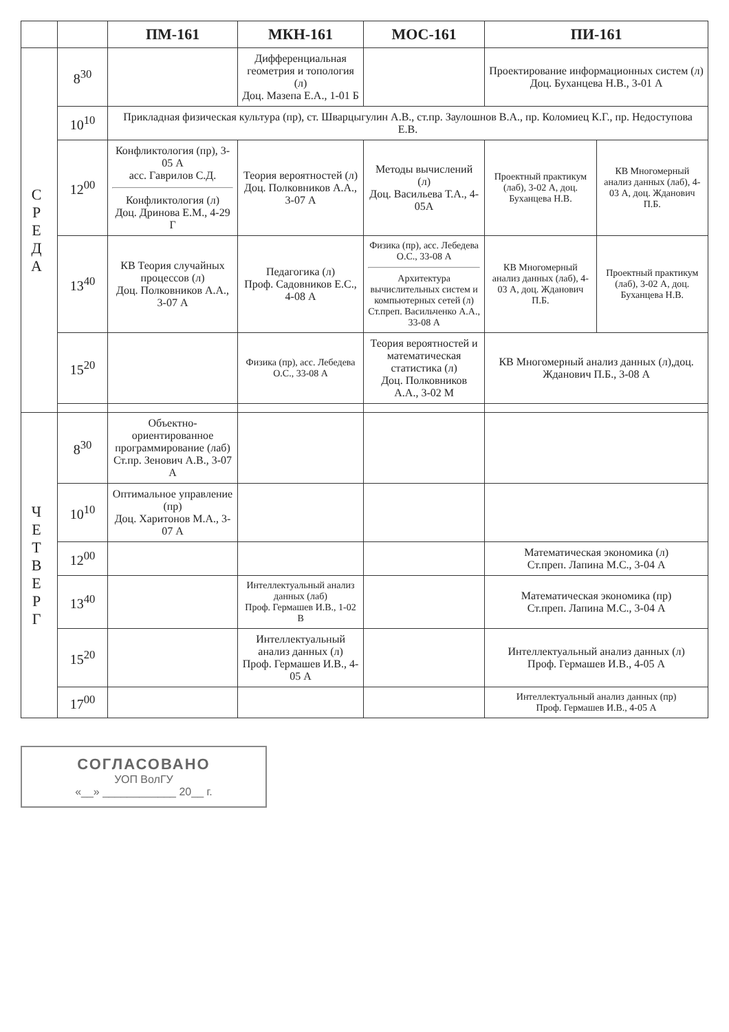| | | ПМ-161 | МКН-161 | МОС-161 | ПИ-161 | |
| --- | --- | --- | --- | --- | --- | --- |
| С Р Е Д А | 8<sup>30</sup> | | Дифференциальная геометрия и топология (л) Доц. Мазепа Е.А., 1-01 Б | | Проектирование информационных систем (л) Доц. Буханцева Н.В., 3-01 А | |
| | 10<sup>10</sup> | Прикладная физическая культура (пр), ст. Шварцыгулин А.В., ст.пр. Заулошнов В.А., пр. Коломиец К.Г., пр. Недоступова Е.В. | | | | |
| | 12<sup>00</sup> | Конфликтология (пр), 3-05 А асс. Гаврилов С.Д. Конфликтология (л) Доц. Дринова Е.М., 4-29 Г | Теория вероятностей (л) Доц. Полковников А.А., 3-07 А | Методы вычислений (л) Доц. Васильева Т.А., 4-05А | Проектный практикум (лаб), 3-02 А, доц. Буханцева Н.В. | КВ Многомерный анализ данных (лаб), 4-03 А, доц. Жданович П.Б. |
| | 13<sup>40</sup> | КВ Теория случайных процессов (л) Доц. Полковников А.А., 3-07 А | Педагогика (л) Проф. Садовников Е.С., 4-08 А | Физика (пр), асс. Лебедева О.С., 33-08 А Архитектура вычислительных систем и компьютерных сетей (л) Ст.преп. Васильченко А.А., 33-08 А | КВ Многомерный анализ данных (лаб), 4-03 А, доц. Жданович П.Б. | Проектный практикум (лаб), 3-02 А, доц. Буханцева Н.В. |
| | 15<sup>20</sup> | | Физика (пр), асс. Лебедева О.С., 33-08 А | Теория вероятностей и математическая статистика (л) Доц. Полковников А.А., 3-02 М | КВ Многомерный анализ данных (л),доц. Жданович П.Б., 3-08 А | |
| Ч Е Т В Е Р Г | 8<sup>30</sup> | Объектно-ориентированное программирование (лаб) Ст.пр. Зенович А.В., 3-07 А | | | | |
| | 10<sup>10</sup> | Оптимальное управление (пр) Доц. Харитонов М.А., 3-07 А | | | | |
| | 12<sup>00</sup> | | | | Математическая экономика (л) Ст.преп. Лапина М.С., 3-04 А | |
| | 13<sup>40</sup> | | Интеллектуальный анализ данных (лаб) Проф. Гермашев И.В., 1-02 В | | Математическая экономика (пр) Ст.преп. Лапина М.С., 3-04 А | |
| | 15<sup>20</sup> | | Интеллектуальный анализ данных (л) Проф. Гермашев И.В., 4-05 А | | Интеллектуальный анализ данных (л) Проф. Гермашев И.В., 4-05 А | |
| | 17<sup>00</sup> | | | | Интеллектуальный анализ данных (пр) Проф. Гермашев И.В., 4-05 А | |
СОГЛАСОВАНО
УОП ВолГУ
«__» ____________ 20__ г.